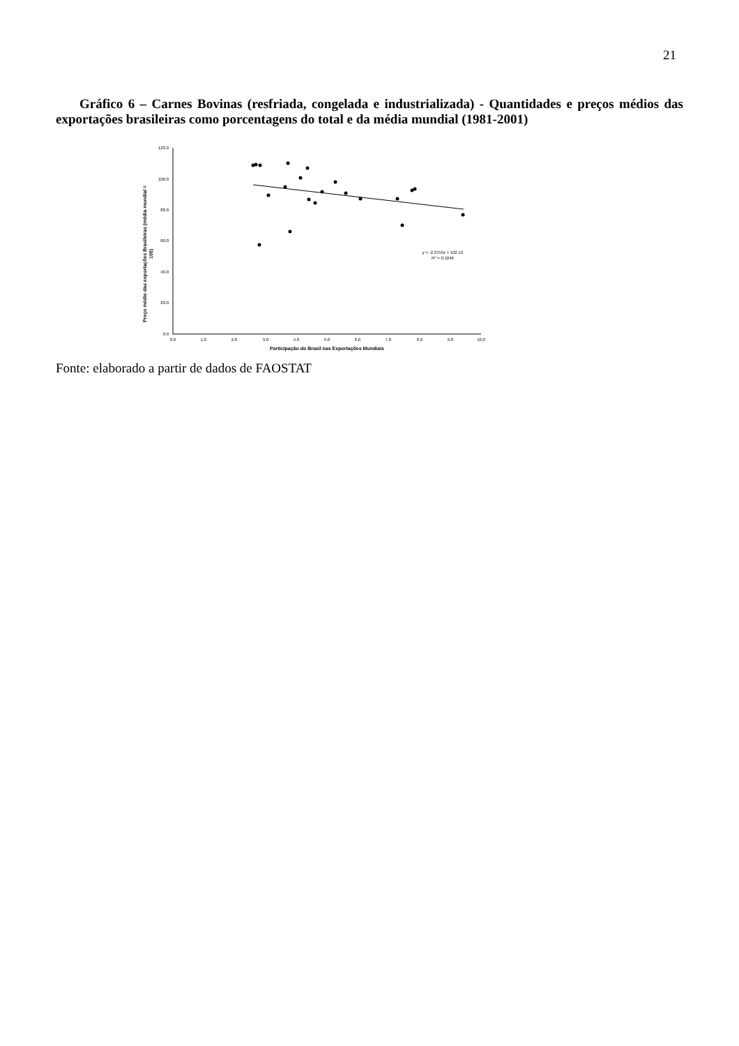21
Gráfico 6 – Carnes Bovinas (resfriada, congelada e industrializada) - Quantidades e preços médios das exportações brasileiras como porcentagens do total e da média mundial (1981-2001)
Preço médio das exportações Brasileiras (média mundial =
100)
120.0
100.0
80.0
60.0
40.0
20.0
0.0
0.0
1.0
2.0
3.0
4.0
5.0
6.0
7.0
8.0
9.0
10.0
Participação do Brasil nas Exportações Mundiais
y = -2.2755x + 102.13
R2 = 0.1046
Fonte: elaborado a partir de dados de FAOSTAT